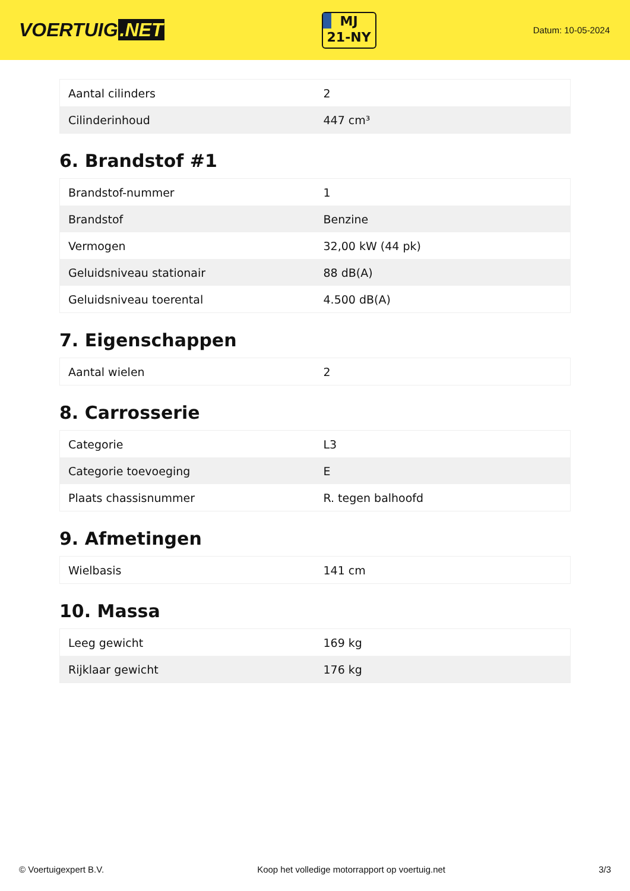VOERTUIG.NET
MJ
21-NY
Datum: 10-05-2024
| Aantal cilinders | 2 |
| Cilinderinhoud | 447 cm³ |
6. Brandstof #1
| Brandstof-nummer | 1 |
| Brandstof | Benzine |
| Vermogen | 32,00 kW (44 pk) |
| Geluidsniveau stationair | 88 dB(A) |
| Geluidsniveau toerental | 4.500 dB(A) |
7. Eigenschappen
| Aantal wielen | 2 |
8. Carrosserie
| Categorie | L3 |
| Categorie toevoeging | E |
| Plaats chassisnummer | R. tegen balhoofd |
9. Afmetingen
| Wielbasis | 141 cm |
10. Massa
| Leeg gewicht | 169 kg |
| Rijklaar gewicht | 176 kg |
© Voertuigexpert B.V. Koop het volledige motorrapport op voertuig.net 3/3